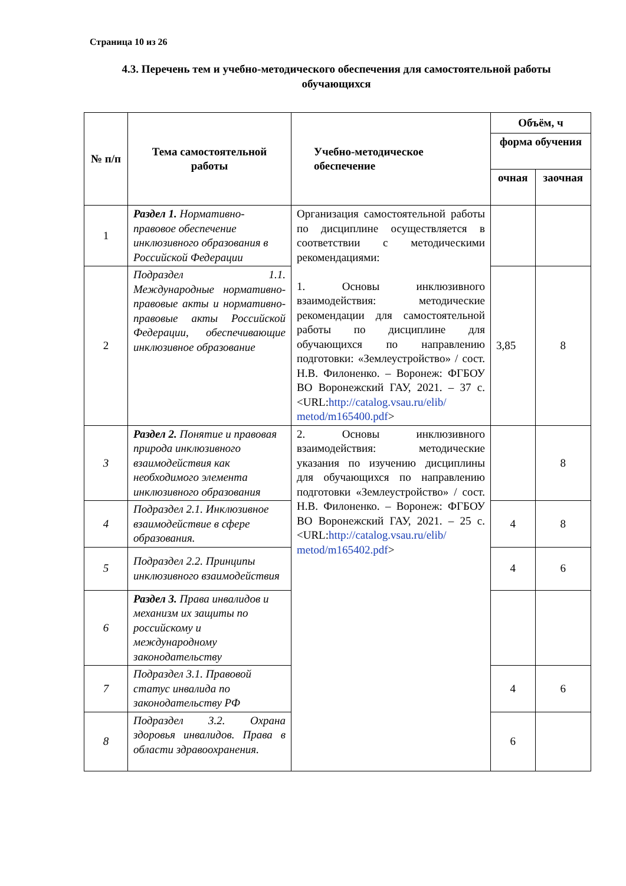Страница 10 из 26
4.3. Перечень тем и учебно-методического обеспечения для самостоятельной работы обучающихся
| № п/п | Тема самостоятельной работы | Учебно-методическое обеспечение | Объём, ч | |
| --- | --- | --- | --- | --- |
| | | | форма обучения | |
| | | | очная | заочная |
| 1 | Раздел 1. Нормативно-правовое обеспечение инклюзивного образования в Российской Федерации | Организация самостоятельной работы по дисциплине осуществляется в соответствии с методическими рекомендациями: 1. Основы инклюзивного взаимодействия: методические рекомендации для самостоятельной работы по дисциплине для обучающихся по направлению подготовки: «Землеустройство» / сост. Н.В. Филоненко. – Воронеж: ФГБОУ ВО Воронежский ГАУ, 2021. – 37 с. <URL: http://catalog.vsau.ru/elib/ metod/m165400.pdf > | | |
| 2 | Подраздел 1.1. Международные нормативно-правовые акты и нормативно-правовые акты Российской Федерации, обеспечивающие инклюзивное образование | | 3,85 | 8 |
| 3 | Раздел 2. Понятие и правовая природа инклюзивного взаимодействия как необходимого элемента инклюзивного образования | 2. Основы инклюзивного взаимодействия: методические указания по изучению дисциплины для обучающихся по направлению подготовки «Землеустройство» / сост. Н.В. Филоненко. – Воронеж: ФГБОУ ВО Воронежский ГАУ, 2021. – 25 с. <URL: http://catalog.vsau.ru/elib/ metod/m165402.pdf > | | 8 |
| 4 | Подраздел 2.1. Инклюзивное взаимодействие в сфере образования. | | 4 | 8 |
| 5 | Подраздел 2.2. Принципы инклюзивного взаимодействия | | 4 | 6 |
| 6 | Раздел 3. Права инвалидов и механизм их защиты по российскому и международному законодательству | | | |
| 7 | Подраздел 3.1. Правовой статус инвалида по законодательству РФ | | 4 | 6 |
| 8 | Подраздел 3.2. Охрана здоровья инвалидов. Права в области здравоохранения. | | 6 | |